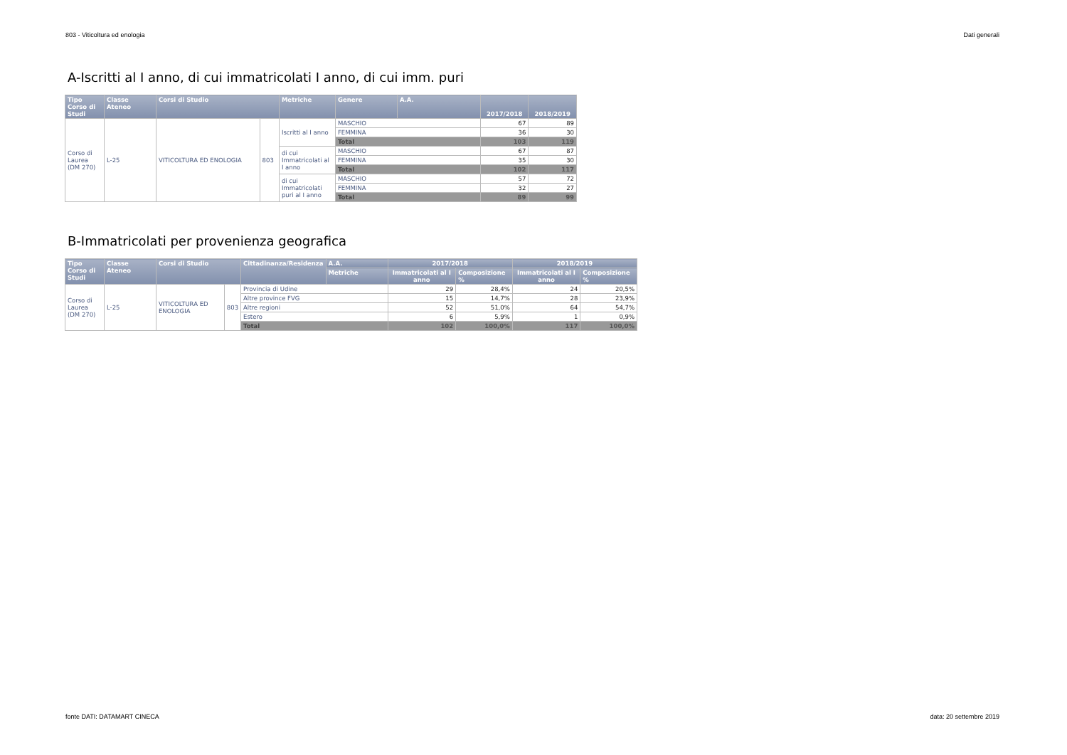803 - Viticoltura ed enologia Dati generali
A-Iscritti al I anno, di cui immatricolati I anno, di cui imm. puri
| Tipo Corso di Studi | Classe Ateneo | Corsi di Studio | | Metriche | Genere | A.A. | 2017/2018 | 2018/2019 |
| --- | --- | --- | --- | --- | --- | --- | --- | --- |
| Corso di Laurea (DM 270) | L-25 | VITICOLTURA ED ENOLOGIA | 803 | Iscritti al I anno | MASCHIO | | 67 | 89 |
| | | | | | FEMMINA | | 36 | 30 |
| | | | | | Total | | 103 | 119 |
| | | | | di cui Immatricolati al I anno | MASCHIO | | 67 | 87 |
| | | | | | FEMMINA | | 35 | 30 |
| | | | | | Total | | 102 | 117 |
| | | | | di cui Immatricolati puri al I anno | MASCHIO | | 57 | 72 |
| | | | | | FEMMINA | | 32 | 27 |
| | | | | | Total | | 89 | 99 |
B-Immatricolati per provenienza geografica
| Tipo Corso di Studi | Classe Ateneo | Corsi di Studio | | Cittadinanza/Residenza | A.A. | 2017/2018 | | 2018/2019 | |
| --- | --- | --- | --- | --- | --- | --- | --- | --- | --- |
| | | | | | Metriche | Immatricolati al I anno | Composizione % | Immatricolati al I anno | Composizione % |
| Corso di Laurea (DM 270) | L-25 | VITICOLTURA ED ENOLOGIA | 803 | Provincia di Udine | | 29 | 28,4% | 24 | 20,5% |
| | | | | Altre province FVG | | 15 | 14,7% | 28 | 23,9% |
| | | | | Altre regioni | | 52 | 51,0% | 64 | 54,7% |
| | | | | Estero | | 6 | 5,9% | 1 | 0,9% |
| | | | | Total | | 102 | 100,0% | 117 | 100,0% |
fonte DATI: DATAMART CINECA data: 20 settembre 2019